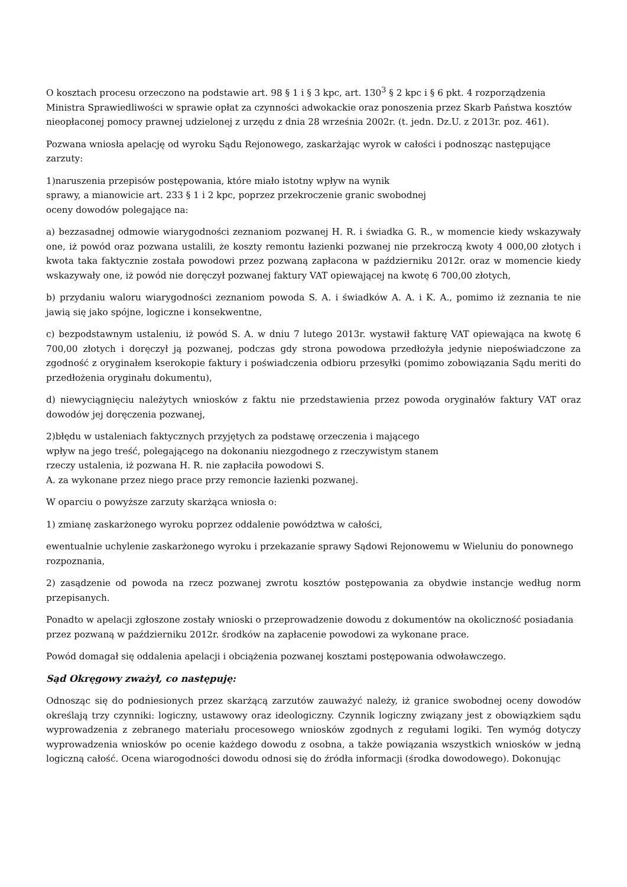O kosztach procesu orzeczono na podstawie art. 98 § 1 i § 3 kpc, art. 130<sup>3</sup> § 2 kpc i § 6 pkt. 4 rozporządzenia Ministra Sprawiedliwości w sprawie opłat za czynności adwokackie oraz ponoszenia przez Skarb Państwa kosztów nieopłaconej pomocy prawnej udzielonej z urzędu z dnia 28 września 2002r. (t. jedn. Dz.U. z 2013r. poz. 461).
Pozwana wniosła apelację od wyroku Sądu Rejonowego, zaskarżając wyrok w całości i podnosząc następujące zarzuty:
1)naruszenia przepisów postępowania, które miało istotny wpływ na wynik
sprawy, a mianowicie art. 233 § 1 i 2 kpc, poprzez przekroczenie granic swobodnej
oceny dowodów polegające na:
a) bezzasadnej odmowie wiarygodności zeznaniom pozwanej H. R. i świadka G. R., w momencie kiedy wskazywały one, iż powód oraz pozwana ustalili, że koszty remontu łazienki pozwanej nie przekroczą kwoty 4 000,00 złotych i kwota taka faktycznie została powodowi przez pozwaną zapłacona w październiku 2012r. oraz w momencie kiedy wskazywały one, iż powód nie doręczył pozwanej faktury VAT opiewającej na kwotę 6 700,00 złotych,
b) przydaniu waloru wiarygodności zeznaniom powoda S. A. i świadków A. A. i K. A., pomimo iż zeznania te nie jawią się jako spójne, logiczne i konsekwentne,
c) bezpodstawnym ustaleniu, iż powód S. A. w dniu 7 lutego 2013r. wystawił fakturę VAT opiewająca na kwotę 6 700,00 złotych i doręczył ją pozwanej, podczas gdy strona powodowa przedłożyła jedynie niepoświadczone za zgodność z oryginałem kserokopie faktury i poświadczenia odbioru przesyłki (pomimo zobowiązania Sądu meriti do przedłożenia oryginału dokumentu),
d) niewyciągnięciu należytych wniosków z faktu nie przedstawienia przez powoda oryginałów faktury VAT oraz dowodów jej doręczenia pozwanej,
2)błędu w ustaleniach faktycznych przyjętych za podstawę orzeczenia i mającego
wpływ na jego treść, polegającego na dokonaniu niezgodnego z rzeczywistym stanem
rzeczy ustalenia, iż pozwana H. R. nie zapłaciła powodowi S.
A. za wykonane przez niego prace przy remoncie łazienki pozwanej.
W oparciu o powyższe zarzuty skarżąca wniosła o:
1) zmianę zaskarżonego wyroku poprzez oddalenie powództwa w całości,
ewentualnie uchylenie zaskarżonego wyroku i przekazanie sprawy Sądowi Rejonowemu w Wieluniu do ponownego rozpoznania,
2) zasądzenie od powoda na rzecz pozwanej zwrotu kosztów postępowania za obydwie instancje według norm przepisanych.
Ponadto w apelacji zgłoszone zostały wnioski o przeprowadzenie dowodu z dokumentów na okoliczność posiadania przez pozwaną w październiku 2012r. środków na zapłacenie powodowi za wykonane prace.
Powód domagał się oddalenia apelacji i obciążenia pozwanej kosztami postępowania odwoławczego.
Sąd Okręgowy zważył, co następuję:
Odnosząc się do podniesionych przez skarżącą zarzutów zauważyć należy, iż granice swobodnej oceny dowodów określają trzy czynniki: logiczny, ustawowy oraz ideologiczny. Czynnik logiczny związany jest z obowiązkiem sądu wyprowadzenia z zebranego materiału procesowego wniosków zgodnych z regułami logiki. Ten wymóg dotyczy wyprowadzenia wniosków po ocenie każdego dowodu z osobna, a także powiązania wszystkich wniosków w jedną logiczną całość. Ocena wiarogodności dowodu odnosi się do źródła informacji (środka dowodowego). Dokonując